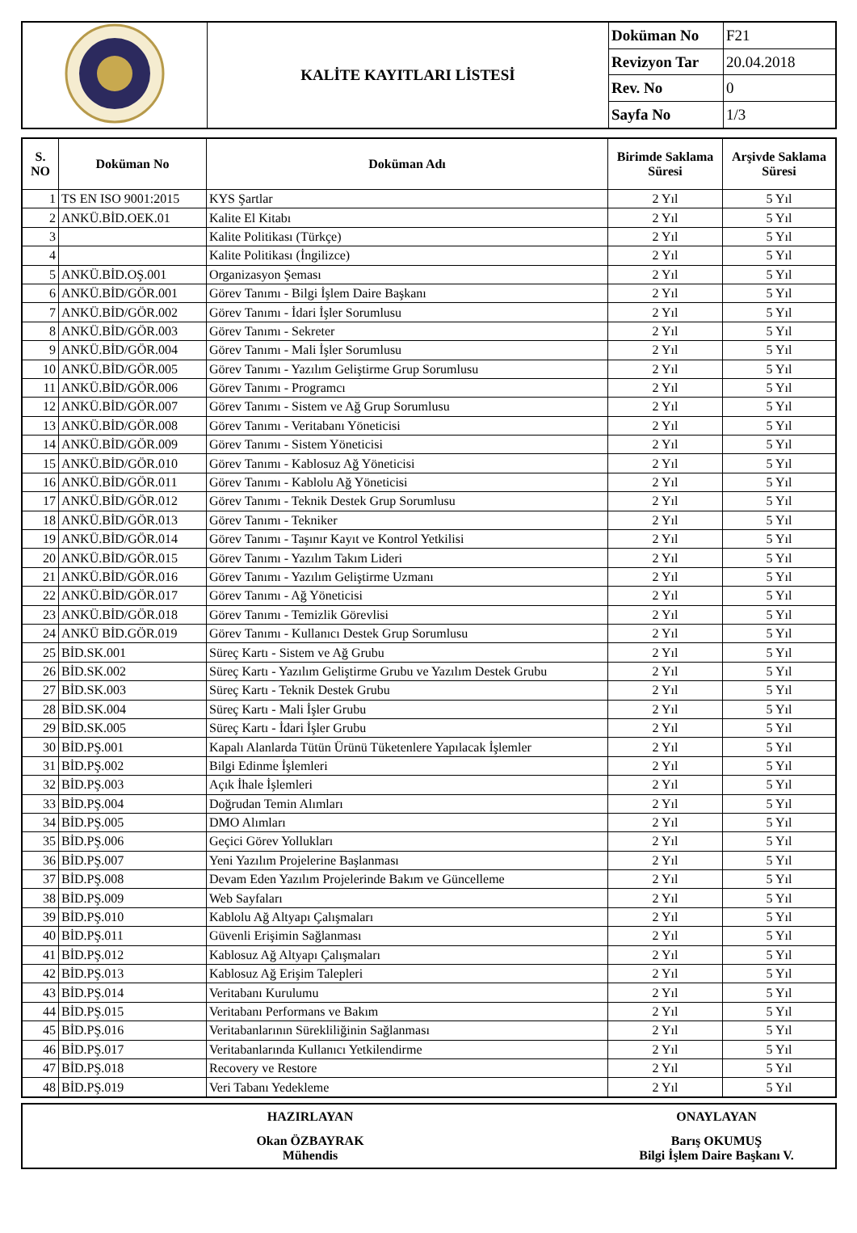| | KALİTE KAYITLARI LİSTESİ | Doküman No | F21 |
| | | Revizyon Tar | 20.04.2018 |
| | | Rev. No | 0 |
| | | Sayfa No | 1/3 |
| S. NO | Doküman No | Doküman Adı | Birimde Saklama Süresi | Arşivde Saklama Süresi |
| --- | --- | --- | --- | --- |
| 1 | TS EN ISO 9001:2015 | KYS Şartlar | 2 Yıl | 5 Yıl |
| 2 | ANKÜ.BİD.OEK.01 | Kalite El Kitabı | 2 Yıl | 5 Yıl |
| 3 | | Kalite Politikası (Türkçe) | 2 Yıl | 5 Yıl |
| 4 | | Kalite Politikası (İngilizce) | 2 Yıl | 5 Yıl |
| 5 | ANKÜ.BİD.OŞ.001 | Organizasyon Şeması | 2 Yıl | 5 Yıl |
| 6 | ANKÜ.BİD/GÖR.001 | Görev Tanımı - Bilgi İşlem Daire Başkanı | 2 Yıl | 5 Yıl |
| 7 | ANKÜ.BİD/GÖR.002 | Görev Tanımı - İdari İşler Sorumlusu | 2 Yıl | 5 Yıl |
| 8 | ANKÜ.BİD/GÖR.003 | Görev Tanımı - Sekreter | 2 Yıl | 5 Yıl |
| 9 | ANKÜ.BİD/GÖR.004 | Görev Tanımı - Mali İşler Sorumlusu | 2 Yıl | 5 Yıl |
| 10 | ANKÜ.BİD/GÖR.005 | Görev Tanımı - Yazılım Geliştirme Grup Sorumlusu | 2 Yıl | 5 Yıl |
| 11 | ANKÜ.BİD/GÖR.006 | Görev Tanımı - Programcı | 2 Yıl | 5 Yıl |
| 12 | ANKÜ.BİD/GÖR.007 | Görev Tanımı - Sistem ve Ağ Grup Sorumlusu | 2 Yıl | 5 Yıl |
| 13 | ANKÜ.BİD/GÖR.008 | Görev Tanımı - Veritabanı Yöneticisi | 2 Yıl | 5 Yıl |
| 14 | ANKÜ.BİD/GÖR.009 | Görev Tanımı - Sistem Yöneticisi | 2 Yıl | 5 Yıl |
| 15 | ANKÜ.BİD/GÖR.010 | Görev Tanımı - Kablosuz Ağ Yöneticisi | 2 Yıl | 5 Yıl |
| 16 | ANKÜ.BİD/GÖR.011 | Görev Tanımı - Kablolu Ağ Yöneticisi | 2 Yıl | 5 Yıl |
| 17 | ANKÜ.BİD/GÖR.012 | Görev Tanımı - Teknik Destek Grup Sorumlusu | 2 Yıl | 5 Yıl |
| 18 | ANKÜ.BİD/GÖR.013 | Görev Tanımı - Tekniker | 2 Yıl | 5 Yıl |
| 19 | ANKÜ.BİD/GÖR.014 | Görev Tanımı - Taşınır Kayıt ve Kontrol Yetkilisi | 2 Yıl | 5 Yıl |
| 20 | ANKÜ.BİD/GÖR.015 | Görev Tanımı - Yazılım Takım Lideri | 2 Yıl | 5 Yıl |
| 21 | ANKÜ.BİD/GÖR.016 | Görev Tanımı - Yazılım Geliştirme Uzmanı | 2 Yıl | 5 Yıl |
| 22 | ANKÜ.BİD/GÖR.017 | Görev Tanımı - Ağ Yöneticisi | 2 Yıl | 5 Yıl |
| 23 | ANKÜ.BİD/GÖR.018 | Görev Tanımı - Temizlik Görevlisi | 2 Yıl | 5 Yıl |
| 24 | ANKÜ BİD.GÖR.019 | Görev Tanımı - Kullanıcı Destek Grup Sorumlusu | 2 Yıl | 5 Yıl |
| 25 | BİD.SK.001 | Süreç Kartı - Sistem ve Ağ Grubu | 2 Yıl | 5 Yıl |
| 26 | BİD.SK.002 | Süreç Kartı - Yazılım Geliştirme Grubu ve Yazılım Destek Grubu | 2 Yıl | 5 Yıl |
| 27 | BİD.SK.003 | Süreç Kartı - Teknik Destek Grubu | 2 Yıl | 5 Yıl |
| 28 | BİD.SK.004 | Süreç Kartı - Mali İşler Grubu | 2 Yıl | 5 Yıl |
| 29 | BİD.SK.005 | Süreç Kartı - İdari İşler Grubu | 2 Yıl | 5 Yıl |
| 30 | BİD.PŞ.001 | Kapalı Alanlarda Tütün Ürünü Tüketenlere Yapılacak İşlemler | 2 Yıl | 5 Yıl |
| 31 | BİD.PŞ.002 | Bilgi Edinme İşlemleri | 2 Yıl | 5 Yıl |
| 32 | BİD.PŞ.003 | Açık İhale İşlemleri | 2 Yıl | 5 Yıl |
| 33 | BİD.PŞ.004 | Doğrudan Temin Alımları | 2 Yıl | 5 Yıl |
| 34 | BİD.PŞ.005 | DMO Alımları | 2 Yıl | 5 Yıl |
| 35 | BİD.PŞ.006 | Geçici Görev Yollukları | 2 Yıl | 5 Yıl |
| 36 | BİD.PŞ.007 | Yeni Yazılım Projelerine Başlanması | 2 Yıl | 5 Yıl |
| 37 | BİD.PŞ.008 | Devam Eden Yazılım Projelerinde Bakım ve Güncelleme | 2 Yıl | 5 Yıl |
| 38 | BİD.PŞ.009 | Web Sayfaları | 2 Yıl | 5 Yıl |
| 39 | BİD.PŞ.010 | Kablolu Ağ Altyapı Çalışmaları | 2 Yıl | 5 Yıl |
| 40 | BİD.PŞ.011 | Güvenli Erişimin Sağlanması | 2 Yıl | 5 Yıl |
| 41 | BİD.PŞ.012 | Kablosuz Ağ Altyapı Çalışmaları | 2 Yıl | 5 Yıl |
| 42 | BİD.PŞ.013 | Kablosuz Ağ Erişim Talepleri | 2 Yıl | 5 Yıl |
| 43 | BİD.PŞ.014 | Veritabanı Kurulumu | 2 Yıl | 5 Yıl |
| 44 | BİD.PŞ.015 | Veritabanı Performans ve Bakım | 2 Yıl | 5 Yıl |
| 45 | BİD.PŞ.016 | Veritabanlarının Sürekliliğinin Sağlanması | 2 Yıl | 5 Yıl |
| 46 | BİD.PŞ.017 | Veritabanlarında Kullanıcı Yetkilendirme | 2 Yıl | 5 Yıl |
| 47 | BİD.PŞ.018 | Recovery ve Restore | 2 Yıl | 5 Yıl |
| 48 | BİD.PŞ.019 | Veri Tabanı Yedekleme | 2 Yıl | 5 Yıl |
| HAZIRLAYAN | ONAYLAYAN |
| Okan ÖZBAYRAK Mühendis | Barış OKUMUŞ Bilgi İşlem Daire Başkanı V. |